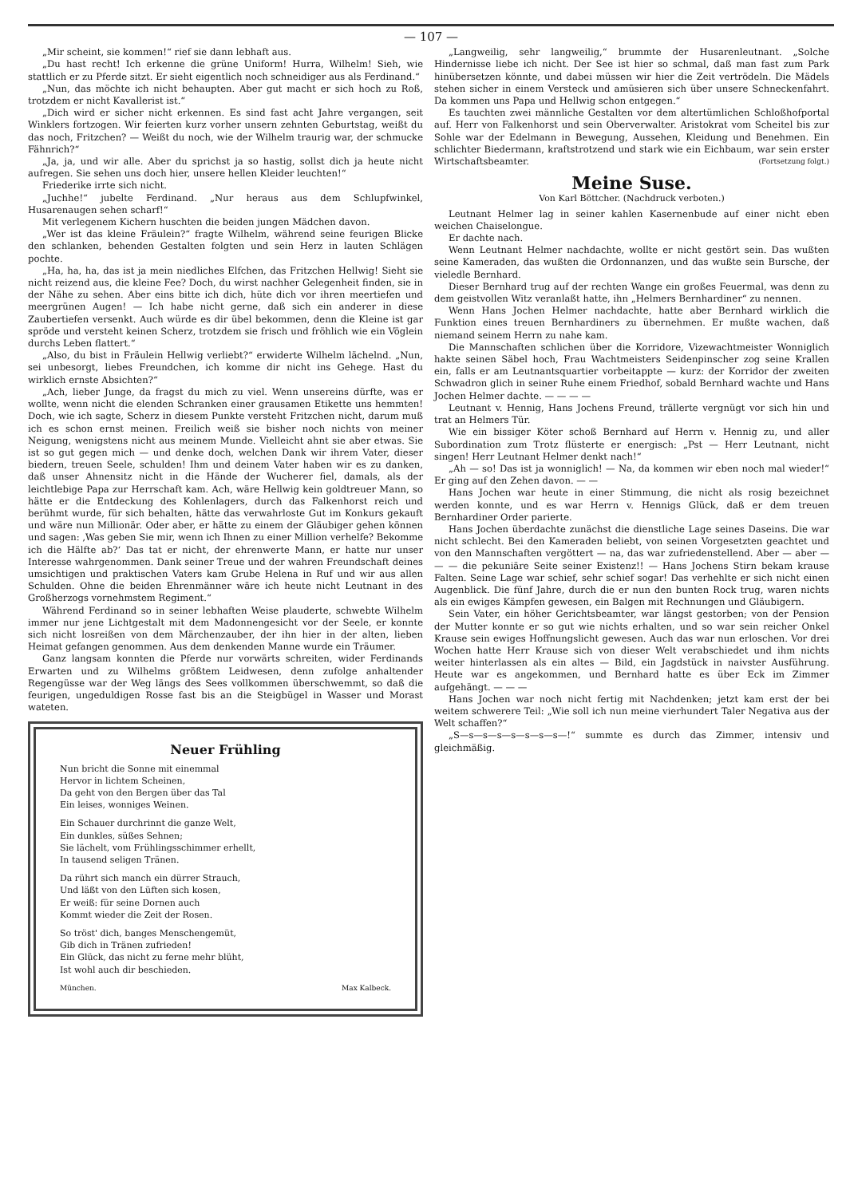— 107 —
„Mir scheint, sie kommen!“ rief sie dann lebhaft aus.
„Du hast recht! Ich erkenne die grüne Uniform! Hurra, Wilhelm! Sieh, wie stattlich er zu Pferde sitzt. Er sieht eigentlich noch schneidiger aus als Ferdinand.“
„Nun, das möchte ich nicht behaupten. Aber gut macht er sich hoch zu Roß, trotzdem er nicht Kavallerist ist.“
„Dich wird er sicher nicht erkennen. Es sind fast acht Jahre vergangen, seit Winklers fortzogen. Wir feierten kurz vorher unsern zehnten Geburtstag, weißt du das noch, Fritzchen? — Weißt du noch, wie der Wilhelm traurig war, der schmucke Fähnrich?“
„Ja, ja, und wir alle. Aber du sprichst ja so hastig, sollst dich ja heute nicht aufregen. Sie sehen uns doch hier, unsere hellen Kleider leuchten!“
Friederike irrte sich nicht.
„Juchhe!“ jubelte Ferdinand. „Nur heraus aus dem Schlupfwinkel, Husarenaugen sehen scharf!“
Mit verlegenem Kichern huschten die beiden jungen Mädchen davon.
„Wer ist das kleine Fräulein?“ fragte Wilhelm, während seine feurigen Blicke den schlanken, behenden Gestalten folgten und sein Herz in lauten Schlägen pochte.
„Ha, ha, ha, das ist ja mein niedliches Elfchen, das Fritzchen Hellwig! Sieht sie nicht reizend aus, die kleine Fee? Doch, du wirst nachher Gelegenheit finden, sie in der Nähe zu sehen. Aber eins bitte ich dich, hüte dich vor ihren meertiefen und meergrünen Augen! — Ich habe nicht gerne, daß sich ein anderer in diese Zaubertiefen versenkt. Auch würde es dir übel bekommen, denn die Kleine ist gar spröde und versteht keinen Scherz, trotzdem sie frisch und fröhlich wie ein Vöglein durchs Leben flattert.“
„Also, du bist in Fräulein Hellwig verliebt?“ erwiderte Wilhelm lächelnd. „Nun, sei unbesorgt, liebes Freundchen, ich komme dir nicht ins Gehege. Hast du wirklich ernste Absichten?“
„Ach, lieber Junge, da fragst du mich zu viel. Wenn unsereins dürfte, was er wollte, wenn nicht die elenden Schranken einer grausamen Etikette uns hemmten! Doch, wie ich sagte, Scherz in diesem Punkte versteht Fritzchen nicht, darum muß ich es schon ernst meinen. Freilich weiß sie bisher noch nichts von meiner Neigung, wenigstens nicht aus meinem Munde. Vielleicht ahnt sie aber etwas. Sie ist so gut gegen mich — und denke doch, welchen Dank wir ihrem Vater, dieser biedern, treuen Seele, schulden! Ihm und deinem Vater haben wir es zu danken, daß unser Ahnensitz nicht in die Hände der Wucherer fiel, damals, als der leichtlebige Papa zur Herrschaft kam. Ach, wäre Hellwig kein goldtreuer Mann, so hätte er die Entdeckung des Kohlenlagers, durch das Falkenhorst reich und berühmt wurde, für sich behalten, hätte das verwahrloste Gut im Konkurs gekauft und wäre nun Millionär. Oder aber, er hätte zu einem der Gläubiger gehen können und sagen: ‚Was geben Sie mir, wenn ich Ihnen zu einer Million verhelfe? Bekomme ich die Hälfte ab?‘ Das tat er nicht, der ehrenwerte Mann, er hatte nur unser Interesse wahrgenommen. Dank seiner Treue und der wahren Freundschaft deines umsichtigen und praktischen Vaters kam Grube Helena in Ruf und wir aus allen Schulden. Ohne die beiden Ehrenmänner wäre ich heute nicht Leutnant in des Großherzogs vornehmstem Regiment.“
Während Ferdinand so in seiner lebhaften Weise plauderte, schwebte Wilhelm immer nur jene Lichtgestalt mit dem Madonnengesicht vor der Seele, er konnte sich nicht losreißen von dem Märchenzauber, der ihn hier in der alten, lieben Heimat gefangen genommen. Aus dem denkenden Manne wurde ein Träumer.
Ganz langsam konnten die Pferde nur vorwärts schreiten, wider Ferdinands Erwarten und zu Wilhelms größtem Leidwesen, denn zufolge anhaltender Regengüsse war der Weg längs des Sees vollkommen überschwemmt, so daß die feurigen, ungeduldigen Rosse fast bis an die Steigbügel in Wasser und Morast wateten.
Neuer Frühling
Nun bricht die Sonne mit einemmal
Hervor in lichtem Scheinen,
Da geht von den Bergen über das Tal
Ein leises, wonniges Weinen.
Ein Schauer durchrinnt die ganze Welt,
Ein dunkles, süßes Sehnen;
Sie lächelt, vom Frühlingsschimmer erhellt,
In tausend seligen Tränen.
Da rührt sich manch ein dürrer Strauch,
Und läßt von den Lüften sich kosen,
Er weiß: für seine Dornen auch
Kommt wieder die Zeit der Rosen.
So tröst' dich, banges Menschengemüt,
Gib dich in Tränen zufrieden!
Ein Glück, das nicht zu ferne mehr blüht,
Ist wohl auch dir beschieden.
München. Max Kalbeck.
„Langweilig, sehr langweilig,“ brummte der Husarenleutnant. „Solche Hindernisse liebe ich nicht. Der See ist hier so schmal, daß man fast zum Park hinübersetzen könnte, und dabei müssen wir hier die Zeit vertrödeln. Die Mädels stehen sicher in einem Versteck und amüsieren sich über unsere Schneckenfahrt. Da kommen uns Papa und Hellwig schon entgegen.“
Es tauchten zwei männliche Gestalten vor dem altertümlichen Schloßhofportal auf. Herr von Falkenhorst und sein Oberverwalter. Aristokrat vom Scheitel bis zur Sohle war der Edelmann in Bewegung, Aussehen, Kleidung und Benehmen. Ein schlichter Biedermann, kraftstrotzend und stark wie ein Eichbaum, war sein erster Wirtschaftsbeamter. (Fortsetzung folgt.)
Meine Suse.
Von Karl Böttcher. (Nachdruck verboten.)
Leutnant Helmer lag in seiner kahlen Kasernenbude auf einer nicht eben weichen Chaiselongue.
Er dachte nach.
Wenn Leutnant Helmer nachdachte, wollte er nicht gestört sein. Das wußten seine Kameraden, das wußten die Ordonnanzen, und das wußte sein Bursche, der vieledle Bernhard.
Dieser Bernhard trug auf der rechten Wange ein großes Feuermal, was denn zu dem geistvollen Witz veranlaßt hatte, ihn „Helmers Bernhardiner“ zu nennen.
Wenn Hans Jochen Helmer nachdachte, hatte aber Bernhard wirklich die Funktion eines treuen Bernhardiners zu übernehmen. Er mußte wachen, daß niemand seinem Herrn zu nahe kam.
Die Mannschaften schlichen über die Korridore, Vizewachtmeister Wonniglich hakte seinen Säbel hoch, Frau Wachtmeisters Seidenpinscher zog seine Krallen ein, falls er am Leutnantsquartier vorbeitappte — kurz: der Korridor der zweiten Schwadron glich in seiner Ruhe einem Friedhof, sobald Bernhard wachte und Hans Jochen Helmer dachte. — — — —
Leutnant v. Hennig, Hans Jochens Freund, trällerte vergnügt vor sich hin und trat an Helmers Tür.
Wie ein bissiger Köter schoß Bernhard auf Herrn v. Hennig zu, und aller Subordination zum Trotz flüsterte er energisch: „Pst — Herr Leutnant, nicht singen! Herr Leutnant Helmer denkt nach!“
„Ah — so! Das ist ja wonniglich! — Na, da kommen wir eben noch mal wieder!“ Er ging auf den Zehen davon. — —
Hans Jochen war heute in einer Stimmung, die nicht als rosig bezeichnet werden konnte, und es war Herrn v. Hennigs Glück, daß er dem treuen Bernhardiner Order parierte.
Hans Jochen überdachte zunächst die dienstliche Lage seines Daseins. Die war nicht schlecht. Bei den Kameraden beliebt, von seinen Vorgesetzten geachtet und von den Mannschaften vergöttert — na, das war zufriedenstellend. Aber — aber — — — die pekuniäre Seite seiner Existenz!! — Hans Jochens Stirn bekam krause Falten. Seine Lage war schief, sehr schief sogar! Das verhehlte er sich nicht einen Augenblick. Die fünf Jahre, durch die er nun den bunten Rock trug, waren nichts als ein ewiges Kämpfen gewesen, ein Balgen mit Rechnungen und Gläubigern.
Sein Vater, ein höher Gerichtsbeamter, war längst gestorben; von der Pension der Mutter konnte er so gut wie nichts erhalten, und so war sein reicher Onkel Krause sein ewiges Hoffnungslicht gewesen. Auch das war nun erloschen. Vor drei Wochen hatte Herr Krause sich von dieser Welt verabschiedet und ihm nichts weiter hinterlassen als ein altes — Bild, ein Jagdstück in naivster Ausführung. Heute war es angekommen, und Bernhard hatte es über Eck im Zimmer aufgehängt. — — —
Hans Jochen war noch nicht fertig mit Nachdenken; jetzt kam erst der bei weitem schwerere Teil: „Wie soll ich nun meine vierhundert Taler Negativa aus der Welt schaffen?“
„S—s—s—s—s—s—s—s—!“ summte es durch das Zimmer, intensiv und gleichmäßig.